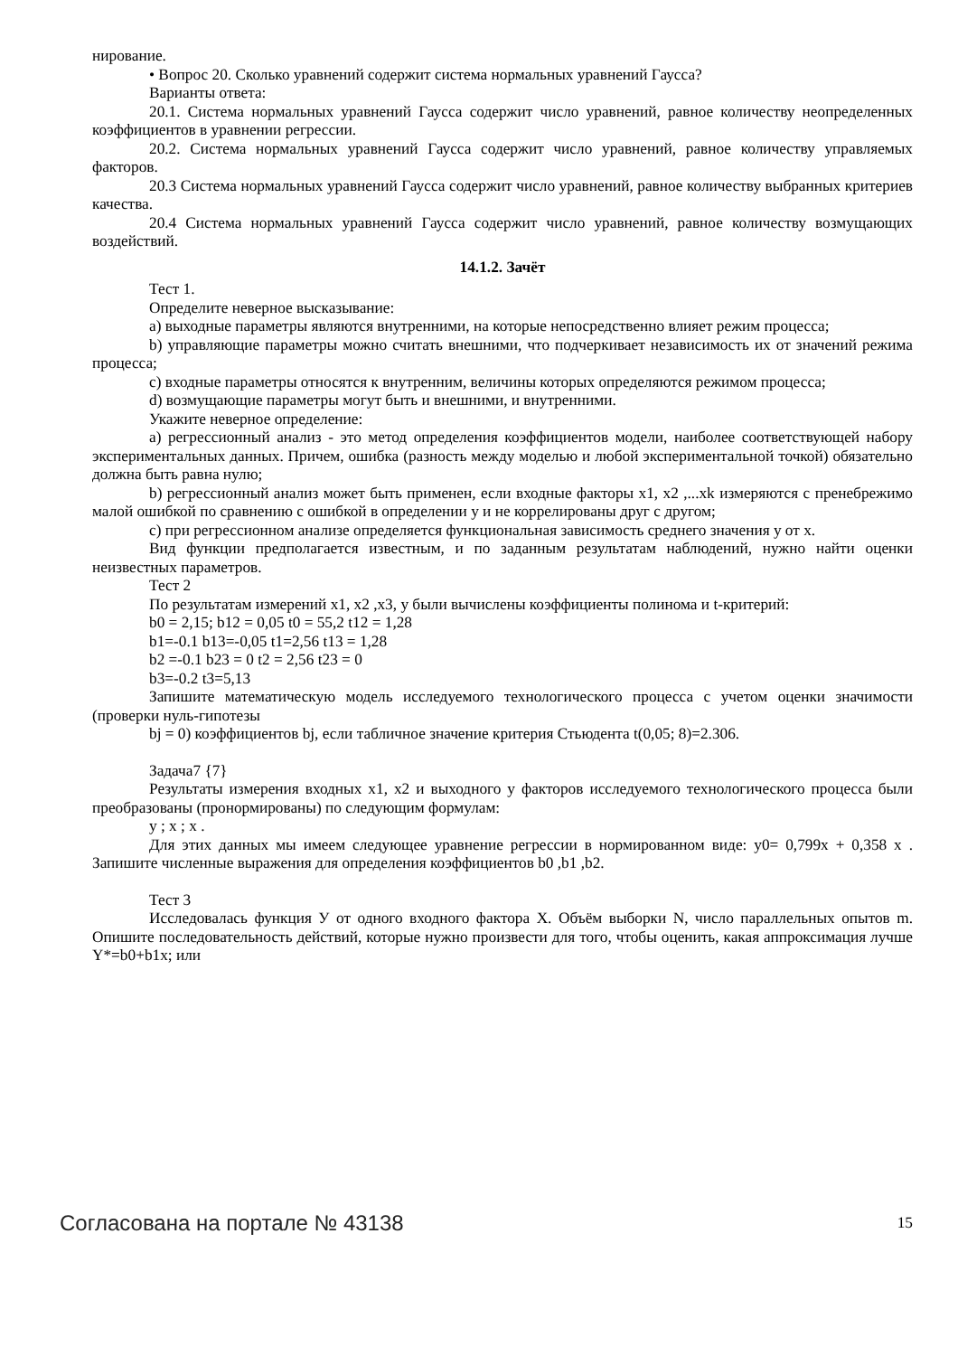нирование.
• Вопрос 20. Сколько уравнений содержит система нормальных уравнений Гаусса?
Варианты ответа:
20.1. Система нормальных уравнений Гаусса содержит число уравнений, равное количеству неопределенных коэффициентов в уравнении регрессии.
20.2. Система нормальных уравнений Гаусса содержит число уравнений, равное количеству управляемых факторов.
20.3 Система нормальных уравнений Гаусса содержит число уравнений, равное количеству выбранных критериев качества.
20.4 Система нормальных уравнений Гаусса содержит число уравнений, равное количеству возмущающих воздействий.
14.1.2. Зачёт
Тест 1.
Определите неверное высказывание:
a) выходные параметры являются внутренними, на которые непосредственно влияет режим процесса;
b) управляющие параметры можно считать внешними, что подчеркивает независимость их от значений режима процесса;
c) входные параметры относятся к внутренним, величины которых определяются режимом процесса;
d) возмущающие параметры могут быть и внешними, и внутренними.
Укажите неверное определение:
a) регрессионный анализ - это метод определения коэффициентов модели, наиболее соответствующей набору экспериментальных данных. Причем, ошибка (разность между моделью и любой экспериментальной точкой) обязательно должна быть равна нулю;
b) регрессионный анализ может быть применен, если входные факторы x1, x2 ,...xk измеряются с пренебрежимо малой ошибкой по сравнению с ошибкой в определении y и не коррелированы друг с другом;
c) при регрессионном анализе определяется функциональная зависимость среднего значения y от x.
Вид функции предполагается известным, и по заданным результатам наблюдений, нужно найти оценки неизвестных параметров.
Тест 2
По результатам измерений x1, x2 ,x3, y были вычислены коэффициенты полинома и t-критерий:
b0 = 2,15; b12 = 0,05 t0 = 55,2 t12 = 1,28
b1=-0.1 b13=-0,05 t1=2,56 t13 = 1,28
b2 =-0.1 b23 = 0 t2 = 2,56 t23 = 0
b3=-0.2 t3=5,13
Запишите математическую модель исследуемого технологического процесса с учетом оценки значимости (проверки нуль-гипотезы
bj = 0) коэффициентов bj, если табличное значение критерия Стьюдента t(0,05; 8)=2.306.
Задача7 {7}
Результаты измерения входных x1, x2 и выходного y факторов исследуемого технологического процесса были преобразованы (пронормированы) по следующим формулам:
y ; x ; x .
Для этих данных мы имеем следующее уравнение регрессии в нормированном виде: y0= 0,799x + 0,358 x . Запишите численные выражения для определения коэффициентов b0 ,b1 ,b2.
Тест 3
Исследовалась функция У от одного входного фактора X. Объём выборки N, число параллельных опытов m. Опишите последовательность действий, которые нужно произвести для того, чтобы оценить, какая аппроксимация лучше Y*=b0+b1x; или
Согласована на портале № 43138 15